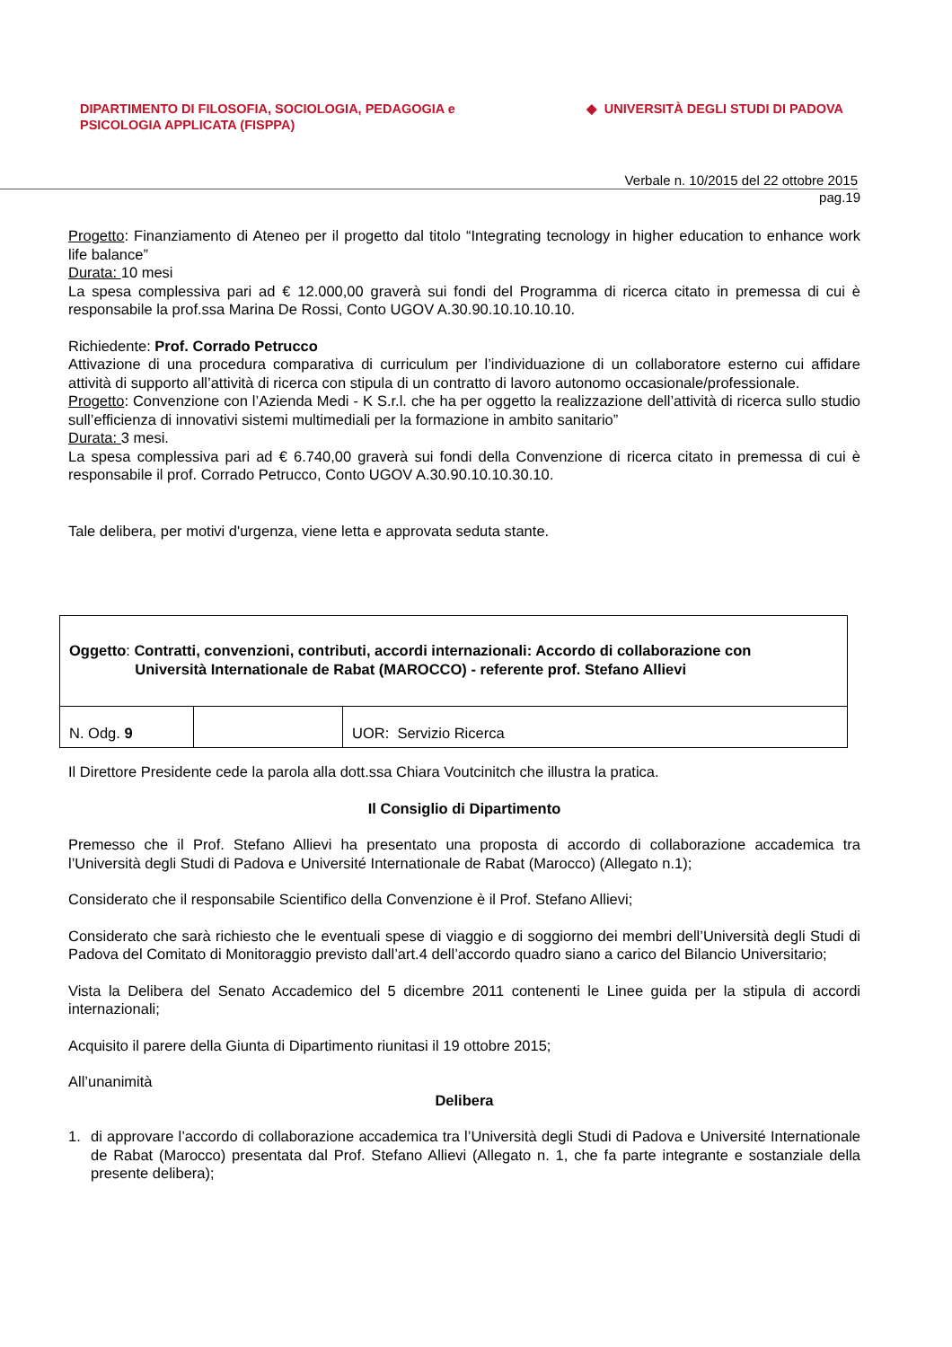DIPARTIMENTO DI FILOSOFIA, SOCIOLOGIA, PEDAGOGIA e
PSICOLOGIA APPLICATA (FISPPA)
◆ UNIVERSITÀ DEGLI STUDI DI PADOVA
Verbale n. 10/2015 del 22 ottobre 2015
pag.19
Progetto: Finanziamento di Ateneo per il progetto dal titolo “Integrating tecnology in higher education to enhance work life balance”
Durata: 10 mesi
La spesa complessiva pari ad € 12.000,00 graverà sui fondi del Programma di ricerca citato in premessa di cui è responsabile la prof.ssa Marina De Rossi, Conto UGOV A.30.90.10.10.10.10.
Richiedente: Prof. Corrado Petrucco
Attivazione di una procedura comparativa di curriculum per l’individuazione di un collaboratore esterno cui affidare attività di supporto all’attività di ricerca con stipula di un contratto di lavoro autonomo occasionale/professionale.
Progetto: Convenzione con l’Azienda Medi - K S.r.l. che ha per oggetto la realizzazione dell’attività di ricerca sullo studio sull’efficienza di innovativi sistemi multimediali per la formazione in ambito sanitario”
Durata: 3 mesi.
La spesa complessiva pari ad € 6.740,00 graverà sui fondi della Convenzione di ricerca citato in premessa di cui è responsabile il prof. Corrado Petrucco, Conto UGOV A.30.90.10.10.30.10.
Tale delibera, per motivi d'urgenza, viene letta e approvata seduta stante.
| Oggetto : Contratti, convenzioni, contributi, accordi internazionali: Accordo di collaborazione con Università Internationale de Rabat (MAROCCO) - referente prof. Stefano Allievi | | |
| N. Odg. 9 | | UOR: Servizio Ricerca |
Il Direttore Presidente cede la parola alla dott.ssa Chiara Voutcinitch che illustra la pratica.
Il Consiglio di Dipartimento
Premesso che il Prof. Stefano Allievi ha presentato una proposta di accordo di collaborazione accademica tra l’Università degli Studi di Padova e Université Internationale de Rabat (Marocco) (Allegato n.1);
Considerato che il responsabile Scientifico della Convenzione è il Prof. Stefano Allievi;
Considerato che sarà richiesto che le eventuali spese di viaggio e di soggiorno dei membri dell’Università degli Studi di Padova del Comitato di Monitoraggio previsto dall’art.4 dell’accordo quadro siano a carico del Bilancio Universitario;
Vista la Delibera del Senato Accademico del 5 dicembre 2011 contenenti le Linee guida per la stipula di accordi internazionali;
Acquisito il parere della Giunta di Dipartimento riunitasi il 19 ottobre 2015;
All’unanimità
Delibera
1. di approvare l’accordo di collaborazione accademica tra l’Università degli Studi di Padova e Université Internationale de Rabat (Marocco) presentata dal Prof. Stefano Allievi (Allegato n. 1, che fa parte integrante e sostanziale della presente delibera);